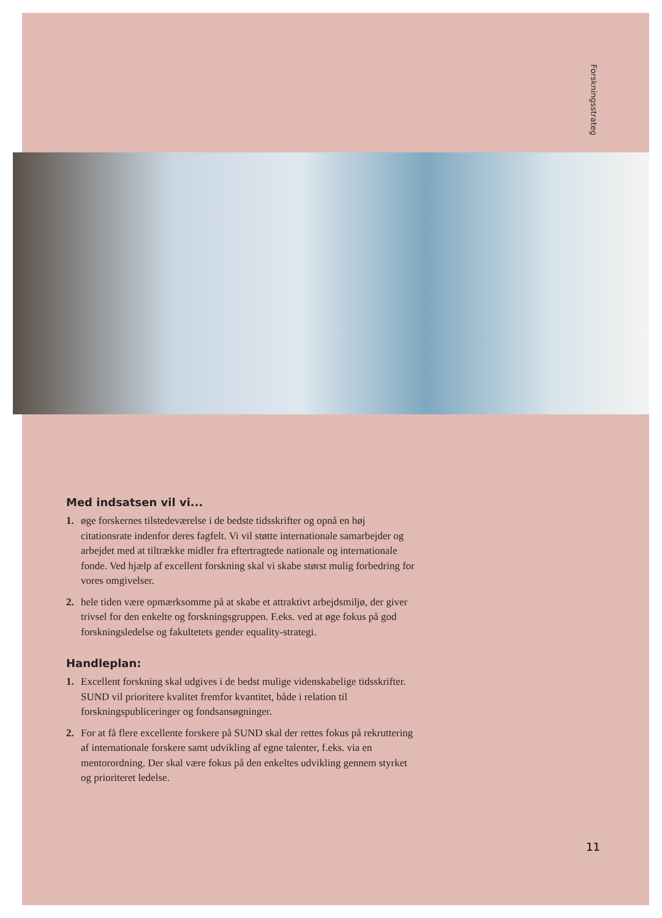Forskningsstrateg
Med indsatsen vil vi...
1. øge forskernes tilstedeværelse i de bedste tidsskrifter og opnå en høj citationsrate indenfor deres fagfelt. Vi vil støtte internationale samarbejder og arbejdet med at tiltrække midler fra eftertragtede nationale og internationale fonde. Ved hjælp af excellent forskning skal vi skabe størst mulig forbedring for vores omgivelser.
2. hele tiden være opmærksomme på at skabe et attraktivt arbejdsmiljø, der giver trivsel for den enkelte og forskningsgruppen. F.eks. ved at øge fokus på god forskningsledelse og fakultetets gender equality-strategi.
Handleplan:
1. Excellent forskning skal udgives i de bedst mulige videnskabelige tidsskrifter. SUND vil prioritere kvalitet fremfor kvantitet, både i relation til forskningspubliceringer og fondsansøgninger.
2. For at få flere excellente forskere på SUND skal der rettes fokus på rekruttering af internationale forskere samt udvikling af egne talenter, f.eks. via en mentorordning. Der skal være fokus på den enkeltes udvikling gennem styrket og prioriteret ledelse.
11